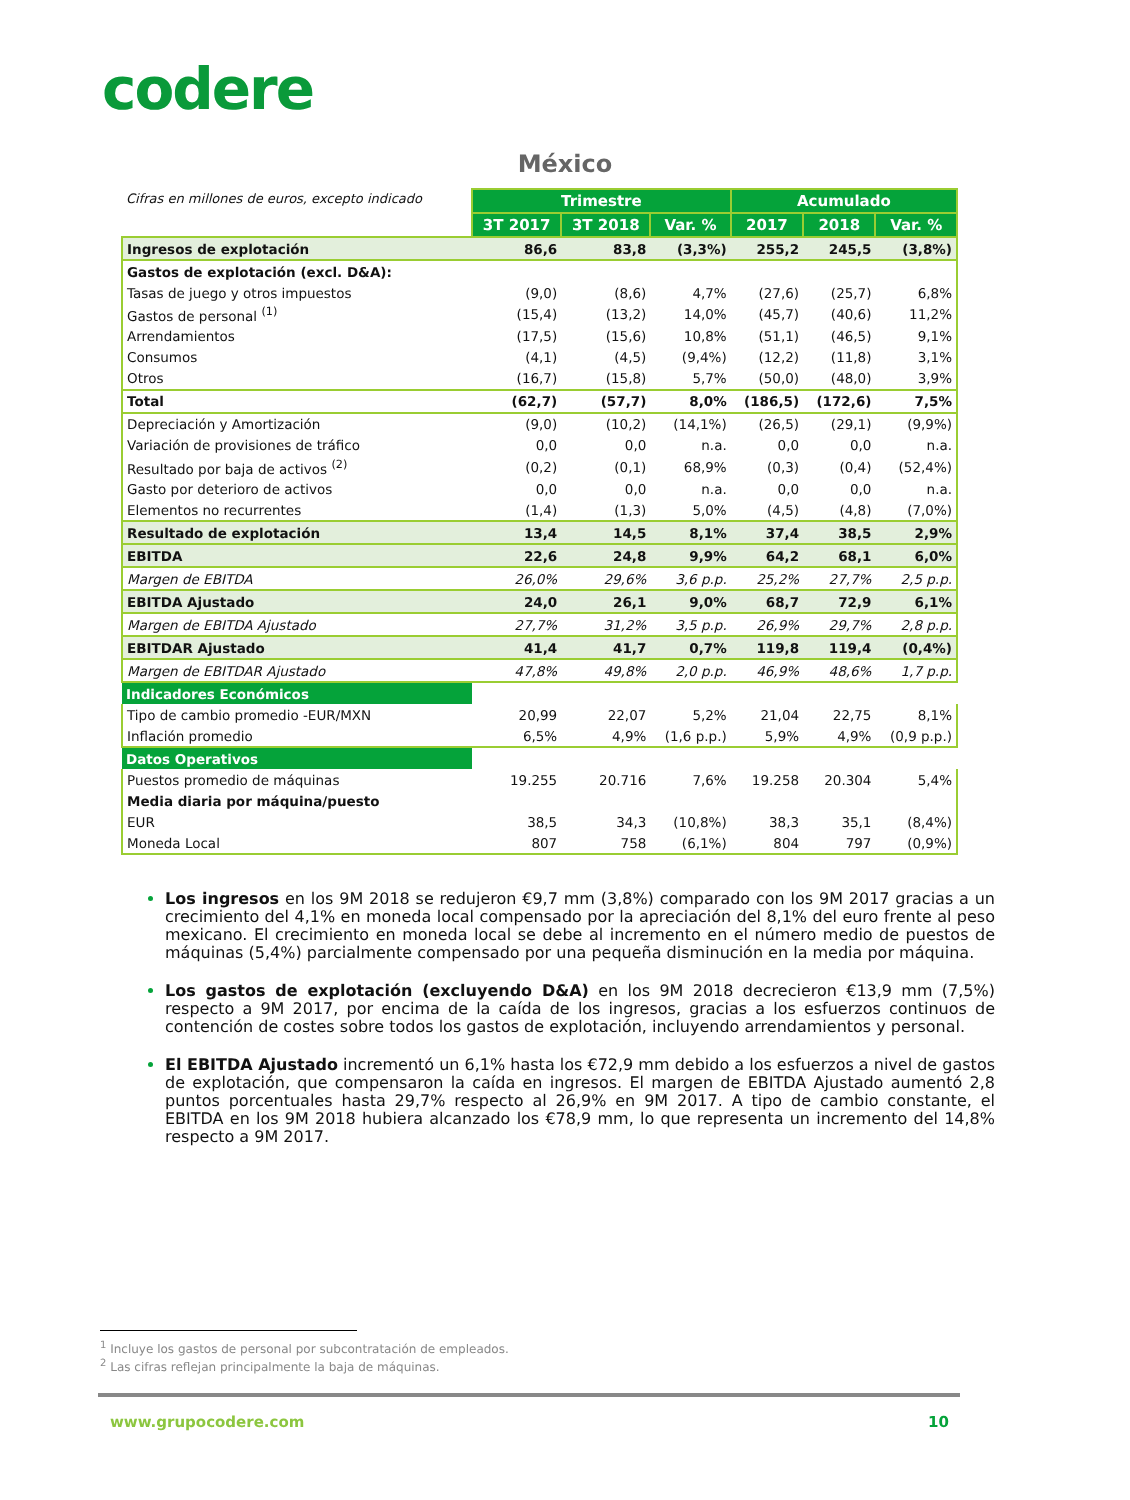codere
México
| Cifras en millones de euros, excepto indicado | Trimestre | | | Acumulado | | |
| | 3T 2017 | 3T 2018 | Var. % | 2017 | 2018 | Var. % |
| Ingresos de explotación | 86,6 | 83,8 | (3,3%) | 255,2 | 245,5 | (3,8%) |
| Gastos de explotación (excl. D&A): | | | | | | |
| Tasas de juego y otros impuestos | (9,0) | (8,6) | 4,7% | (27,6) | (25,7) | 6,8% |
| Gastos de personal <sup>(1)</sup> | (15,4) | (13,2) | 14,0% | (45,7) | (40,6) | 11,2% |
| Arrendamientos | (17,5) | (15,6) | 10,8% | (51,1) | (46,5) | 9,1% |
| Consumos | (4,1) | (4,5) | (9,4%) | (12,2) | (11,8) | 3,1% |
| Otros | (16,7) | (15,8) | 5,7% | (50,0) | (48,0) | 3,9% |
| Total | (62,7) | (57,7) | 8,0% | (186,5) | (172,6) | 7,5% |
| Depreciación y Amortización | (9,0) | (10,2) | (14,1%) | (26,5) | (29,1) | (9,9%) |
| Variación de provisiones de tráfico | 0,0 | 0,0 | n.a. | 0,0 | 0,0 | n.a. |
| Resultado por baja de activos <sup>(2)</sup> | (0,2) | (0,1) | 68,9% | (0,3) | (0,4) | (52,4%) |
| Gasto por deterioro de activos | 0,0 | 0,0 | n.a. | 0,0 | 0,0 | n.a. |
| Elementos no recurrentes | (1,4) | (1,3) | 5,0% | (4,5) | (4,8) | (7,0%) |
| Resultado de explotación | 13,4 | 14,5 | 8,1% | 37,4 | 38,5 | 2,9% |
| EBITDA | 22,6 | 24,8 | 9,9% | 64,2 | 68,1 | 6,0% |
| Margen de EBITDA | 26,0% | 29,6% | 3,6 p.p. | 25,2% | 27,7% | 2,5 p.p. |
| EBITDA Ajustado | 24,0 | 26,1 | 9,0% | 68,7 | 72,9 | 6,1% |
| Margen de EBITDA Ajustado | 27,7% | 31,2% | 3,5 p.p. | 26,9% | 29,7% | 2,8 p.p. |
| EBITDAR Ajustado | 41,4 | 41,7 | 0,7% | 119,8 | 119,4 | (0,4%) |
| Margen de EBITDAR Ajustado | 47,8% | 49,8% | 2,0 p.p. | 46,9% | 48,6% | 1,7 p.p. |
| Indicadores Económicos | | | | | | |
| Tipo de cambio promedio -EUR/MXN | 20,99 | 22,07 | 5,2% | 21,04 | 22,75 | 8,1% |
| Inflación promedio | 6,5% | 4,9% | (1,6 p.p.) | 5,9% | 4,9% | (0,9 p.p.) |
| Datos Operativos | | | | | | |
| Puestos promedio de máquinas | 19.255 | 20.716 | 7,6% | 19.258 | 20.304 | 5,4% |
| Media diaria por máquina/puesto | | | | | | |
| EUR | 38,5 | 34,3 | (10,8%) | 38,3 | 35,1 | (8,4%) |
| Moneda Local | 807 | 758 | (6,1%) | 804 | 797 | (0,9%) |
Los ingresos en los 9M 2018 se redujeron €9,7 mm (3,8%) comparado con los 9M 2017 gracias a un crecimiento del 4,1% en moneda local compensado por la apreciación del 8,1% del euro frente al peso mexicano. El crecimiento en moneda local se debe al incremento en el número medio de puestos de máquinas (5,4%) parcialmente compensado por una pequeña disminución en la media por máquina.
Los gastos de explotación (excluyendo D&A) en los 9M 2018 decrecieron €13,9 mm (7,5%) respecto a 9M 2017, por encima de la caída de los ingresos, gracias a los esfuerzos continuos de contención de costes sobre todos los gastos de explotación, incluyendo arrendamientos y personal.
El EBITDA Ajustado incrementó un 6,1% hasta los €72,9 mm debido a los esfuerzos a nivel de gastos de explotación, que compensaron la caída en ingresos. El margen de EBITDA Ajustado aumentó 2,8 puntos porcentuales hasta 29,7% respecto al 26,9% en 9M 2017. A tipo de cambio constante, el EBITDA en los 9M 2018 hubiera alcanzado los €78,9 mm, lo que representa un incremento del 14,8% respecto a 9M 2017.
<sup>1</sup> Incluye los gastos de personal por subcontratación de empleados.
<sup>2</sup> Las cifras reflejan principalmente la baja de máquinas.
www.grupocodere.com 10